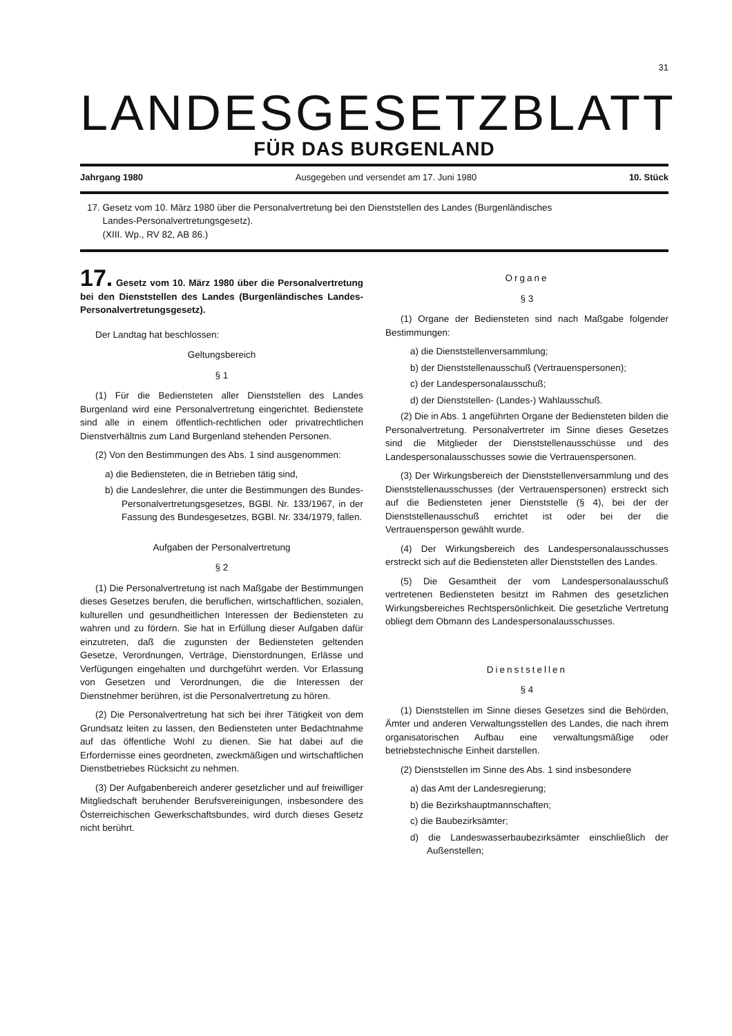31
LANDESGESETZBLATT
FÜR DAS BURGENLAND
Jahrgang 1980 Ausgegeben und versendet am 17. Juni 1980 10. Stück
17. Gesetz vom 10. März 1980 über die Personalvertretung bei den Dienststellen des Landes (Burgenländisches
Landes-Personalvertretungsgesetz).
(XIII. Wp., RV 82, AB 86.)
17. Gesetz vom 10. März 1980 über die Personalvertretung bei den Dienststellen des Landes (Burgenländisches Landes-Personalvertretungsgesetz).
Der Landtag hat beschlossen:
Geltungsbereich
§ 1
(1) Für die Bediensteten aller Dienststellen des Landes Burgenland wird eine Personalvertretung eingerichtet. Bedienstete sind alle in einem öffentlich-rechtlichen oder privatrechtlichen Dienstverhältnis zum Land Burgenland stehenden Personen.
(2) Von den Bestimmungen des Abs. 1 sind ausgenommen:
a) die Bediensteten, die in Betrieben tätig sind,
b) die Landeslehrer, die unter die Bestimmungen des Bundes-Personalvertretungsgesetzes, BGBl. Nr. 133/1967, in der Fassung des Bundesgesetzes, BGBl. Nr. 334/1979, fallen.
Aufgaben der Personalvertretung
§ 2
(1) Die Personalvertretung ist nach Maßgabe der Bestimmungen dieses Gesetzes berufen, die beruflichen, wirtschaftlichen, sozialen, kulturellen und gesundheitlichen Interessen der Bediensteten zu wahren und zu fördern. Sie hat in Erfüllung dieser Aufgaben dafür einzutreten, daß die zugunsten der Bediensteten geltenden Gesetze, Verordnungen, Verträge, Dienstordnungen, Erlässe und Verfügungen eingehalten und durchgeführt werden. Vor Erlassung von Gesetzen und Verordnungen, die die Interessen der Dienstnehmer berühren, ist die Personalvertretung zu hören.
(2) Die Personalvertretung hat sich bei ihrer Tätigkeit von dem Grundsatz leiten zu lassen, den Bediensteten unter Bedachtnahme auf das öffentliche Wohl zu dienen. Sie hat dabei auf die Erfordernisse eines geordneten, zweckmäßigen und wirtschaftlichen Dienstbetriebes Rücksicht zu nehmen.
(3) Der Aufgabenbereich anderer gesetzlicher und auf freiwilliger Mitgliedschaft beruhender Berufsvereinigungen, insbesondere des Österreichischen Gewerkschaftsbundes, wird durch dieses Gesetz nicht berührt.
Organe
§ 3
(1) Organe der Bediensteten sind nach Maßgabe folgender Bestimmungen:
a) die Dienststellenversammlung;
b) der Dienststellenausschuß (Vertrauenspersonen);
c) der Landespersonalausschuß;
d) der Dienststellen- (Landes-) Wahlausschuß.
(2) Die in Abs. 1 angeführten Organe der Bediensteten bilden die Personalvertretung. Personalvertreter im Sinne dieses Gesetzes sind die Mitglieder der Dienststellenausschüsse und des Landespersonalausschusses sowie die Vertrauenspersonen.
(3) Der Wirkungsbereich der Dienststellenversammlung und des Dienststellenausschusses (der Vertrauenspersonen) erstreckt sich auf die Bediensteten jener Dienststelle (§ 4), bei der der Dienststellenausschuß errichtet ist oder bei der die Vertrauensperson gewählt wurde.
(4) Der Wirkungsbereich des Landespersonalausschusses erstreckt sich auf die Bediensteten aller Dienststellen des Landes.
(5) Die Gesamtheit der vom Landespersonalausschuß vertretenen Bediensteten besitzt im Rahmen des gesetzlichen Wirkungsbereiches Rechtspersönlichkeit. Die gesetzliche Vertretung obliegt dem Obmann des Landespersonalausschusses.
Dienststellen
§ 4
(1) Dienststellen im Sinne dieses Gesetzes sind die Behörden, Ämter und anderen Verwaltungsstellen des Landes, die nach ihrem organisatorischen Aufbau eine verwaltungsmäßige oder betriebstechnische Einheit darstellen.
(2) Dienststellen im Sinne des Abs. 1 sind insbesondere
a) das Amt der Landesregierung;
b) die Bezirkshauptmannschaften;
c) die Baubezirksämter;
d) die Landeswasserbaubezirksämter einschließlich der Außenstellen;